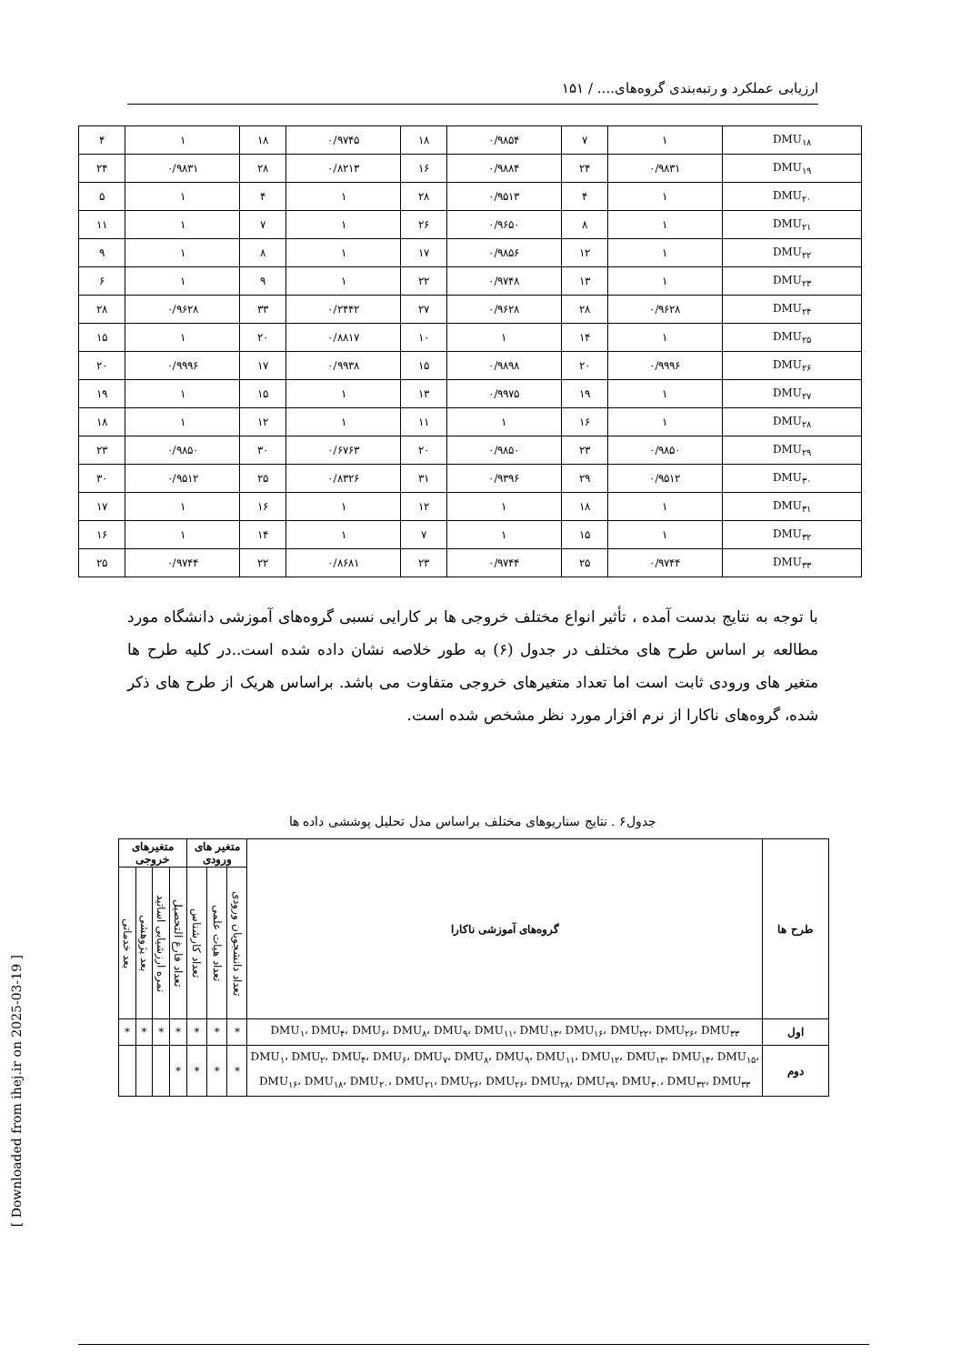ارزیابی عملکرد و رتبه‌بندی گروه‌های.... / ۱۵۱
| DMU<sub>۱۸</sub> | ۱ | ۷ | ۰/۹۸۵۴ | ۱۸ | ۰/۹۷۴۵ | ۱۸ | ۱ | ۴ |
| DMU<sub>۱۹</sub> | ۰/۹۸۳۱ | ۲۴ | ۰/۹۸۸۴ | ۱۶ | ۰/۸۲۱۳ | ۲۸ | ۰/۹۸۳۱ | ۲۴ |
| DMU<sub>۲۰</sub> | ۱ | ۴ | ۰/۹۵۱۳ | ۲۸ | ۱ | ۴ | ۱ | ۵ |
| DMU<sub>۲۱</sub> | ۱ | ۸ | ۰/۹۶۵۰ | ۲۶ | ۱ | ۷ | ۱ | ۱۱ |
| DMU<sub>۲۲</sub> | ۱ | ۱۲ | ۰/۹۸۵۶ | ۱۷ | ۱ | ۸ | ۱ | ۹ |
| DMU<sub>۲۳</sub> | ۱ | ۱۳ | ۰/۹۷۴۸ | ۲۲ | ۱ | ۹ | ۱ | ۶ |
| DMU<sub>۲۴</sub> | ۰/۹۶۲۸ | ۲۸ | ۰/۹۶۲۸ | ۲۷ | ۰/۲۴۴۲ | ۳۳ | ۰/۹۶۲۸ | ۲۸ |
| DMU<sub>۲۵</sub> | ۱ | ۱۴ | ۱ | ۱۰ | ۰/۸۸۱۷ | ۲۰ | ۱ | ۱۵ |
| DMU<sub>۲۶</sub> | ۰/۹۹۹۶ | ۲۰ | ۰/۹۸۹۸ | ۱۵ | ۰/۹۹۳۸ | ۱۷ | ۰/۹۹۹۶ | ۲۰ |
| DMU<sub>۲۷</sub> | ۱ | ۱۹ | ۰/۹۹۷۵ | ۱۳ | ۱ | ۱۵ | ۱ | ۱۹ |
| DMU<sub>۲۸</sub> | ۱ | ۱۶ | ۱ | ۱۱ | ۱ | ۱۲ | ۱ | ۱۸ |
| DMU<sub>۲۹</sub> | ۰/۹۸۵۰ | ۲۳ | ۰/۹۸۵۰ | ۲۰ | ۰/۶۷۶۳ | ۳۰ | ۰/۹۸۵۰ | ۲۳ |
| DMU<sub>۳۰</sub> | ۰/۹۵۱۲ | ۲۹ | ۰/۹۳۹۶ | ۳۱ | ۰/۸۳۲۶ | ۲۵ | ۰/۹۵۱۲ | ۳۰ |
| DMU<sub>۳۱</sub> | ۱ | ۱۸ | ۱ | ۱۲ | ۱ | ۱۶ | ۱ | ۱۷ |
| DMU<sub>۳۲</sub> | ۱ | ۱۵ | ۱ | ۷ | ۱ | ۱۴ | ۱ | ۱۶ |
| DMU<sub>۳۳</sub> | ۰/۹۷۴۴ | ۲۵ | ۰/۹۷۴۴ | ۲۳ | ۰/۸۶۸۱ | ۲۲ | ۰/۹۷۴۴ | ۲۵ |
با توجه به نتایج بدست آمده ، تأثیر انواع مختلف خروجی ها بر کارایی نسبی گروه‌های آموزشی دانشگاه مورد مطالعه بر اساس طرح های مختلف در جدول (۶) به طور خلاصه نشان داده شده است..در کلیه طرح ها متغیر های ورودی ثابت است اما تعداد متغیرهای خروجی متفاوت می باشد. براساس هریک از طرح های ذکر شده، گروه‌های ناکارا از نرم افزار مورد نظر مشخص شده است.
جدول۶ . نتایج سناریوهای مختلف براساس مدل تحلیل پوششی داده ها
| طرح ها | گروه‌های آموزشی ناکارا | متغیر های ورودی | | | متغیرهای خروجی | | | |
| --- | --- | --- | --- | --- | --- | --- | --- | --- |
| | | تعداد دانشجویان ورودی | تعداد هیات علمی | تعداد کارشناس | تعداد فارغ التحصیل | نمره ارزشیابی اساتید | بعد پژوهشی | بعد خدماتی |
| اول | DMU<sub>۱</sub>، DMU<sub>۴</sub>، DMU<sub>۶</sub>، DMU<sub>۸</sub>، DMU<sub>۹</sub>، DMU<sub>۱۱</sub>، DMU<sub>۱۳</sub>، DMU<sub>۱۶</sub>، DMU<sub>۲۲</sub>، DMU<sub>۲۶</sub>، DMU<sub>۳۳</sub> | * | * | * | * | * | * | * |
| دوم | DMU<sub>۱</sub>، DMU<sub>۲</sub>، DMU<sub>۴</sub>، DMU<sub>۶</sub>، DMU<sub>۷</sub>، DMU<sub>۸</sub>، DMU<sub>۹</sub>، DMU<sub>۱۱</sub>، DMU<sub>۱۲</sub>، DMU<sub>۱۳</sub>، DMU<sub>۱۴</sub>، DMU<sub>۱۵</sub>، DMU<sub>۱۶</sub>، DMU<sub>۱۸</sub>، DMU<sub>۲۰</sub>، DMU<sub>۲۱</sub>، DMU<sub>۲۶</sub>، DMU<sub>۲۶</sub>، DMU<sub>۲۸</sub>، DMU<sub>۲۹</sub>، DMU<sub>۳۰</sub>، DMU<sub>۳۲</sub>، DMU<sub>۳۳</sub> | * | * | * | * | | | |
[ Downloaded from ihej.ir on 2025-03-19 ]